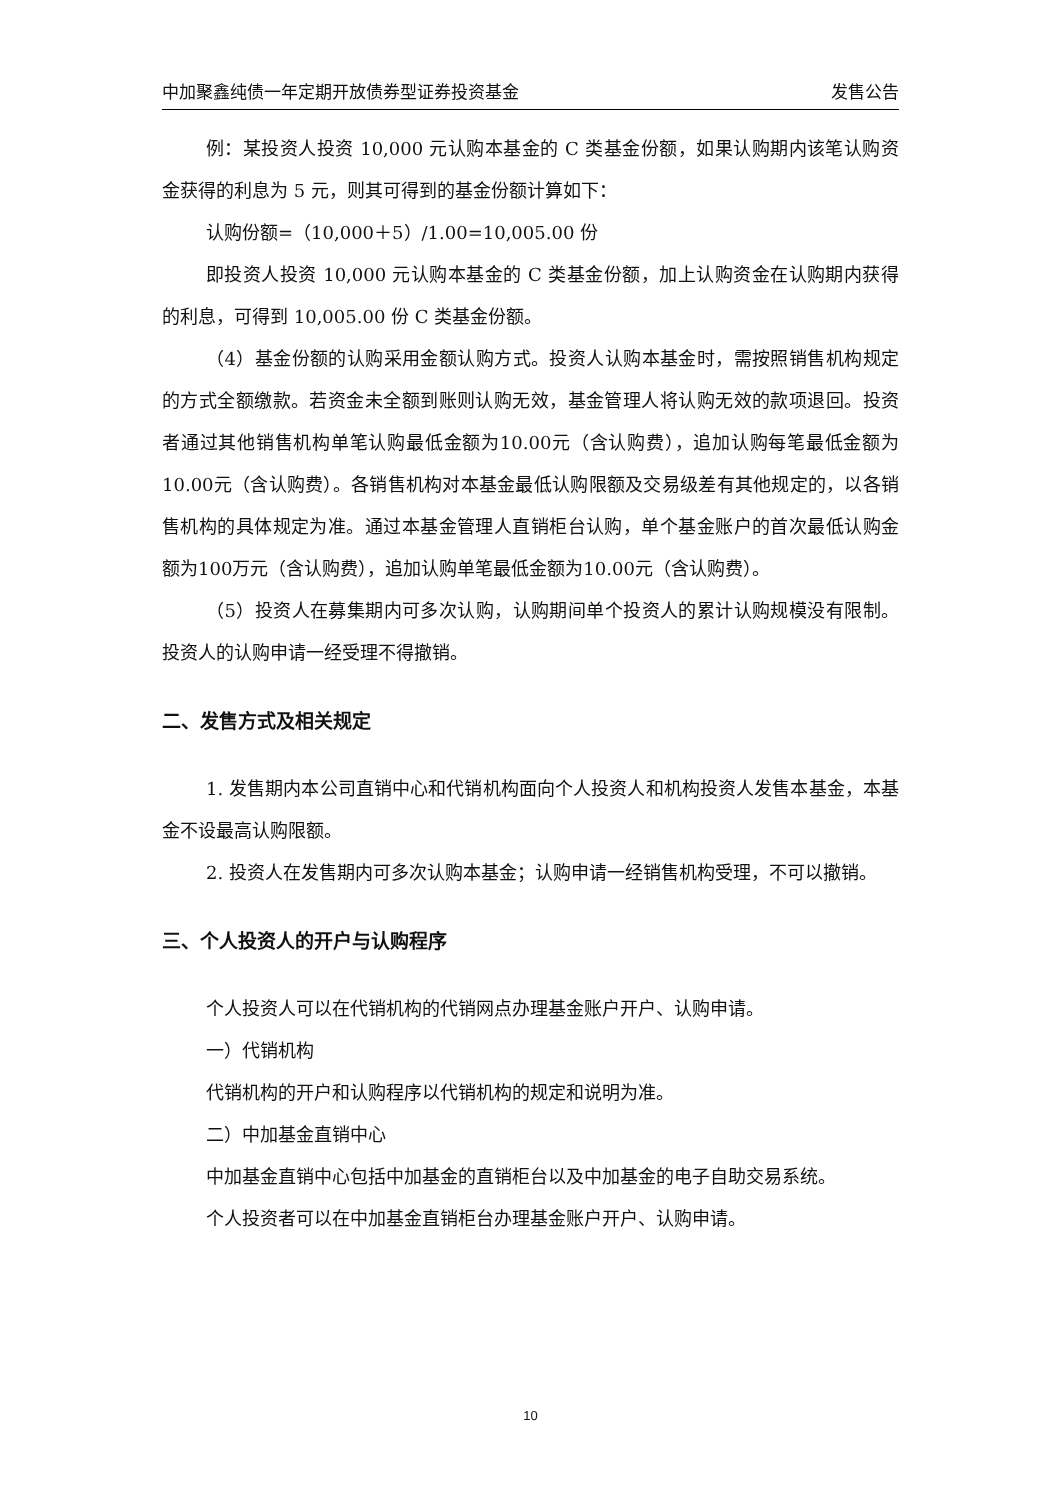中加聚鑫纯债一年定期开放债券型证券投资基金 发售公告
例：某投资人投资 10,000 元认购本基金的 C 类基金份额，如果认购期内该笔认购资金获得的利息为 5 元，则其可得到的基金份额计算如下：
认购份额=（10,000＋5）/1.00=10,005.00 份
即投资人投资 10,000 元认购本基金的 C 类基金份额，加上认购资金在认购期内获得的利息，可得到 10,005.00 份 C 类基金份额。
（4）基金份额的认购采用金额认购方式。投资人认购本基金时，需按照销售机构规定的方式全额缴款。若资金未全额到账则认购无效，基金管理人将认购无效的款项退回。投资者通过其他销售机构单笔认购最低金额为10.00元（含认购费），追加认购每笔最低金额为10.00元（含认购费）。各销售机构对本基金最低认购限额及交易级差有其他规定的，以各销售机构的具体规定为准。通过本基金管理人直销柜台认购，单个基金账户的首次最低认购金额为100万元（含认购费），追加认购单笔最低金额为10.00元（含认购费）。
（5）投资人在募集期内可多次认购，认购期间单个投资人的累计认购规模没有限制。投资人的认购申请一经受理不得撤销。
二、发售方式及相关规定
1. 发售期内本公司直销中心和代销机构面向个人投资人和机构投资人发售本基金，本基金不设最高认购限额。
2. 投资人在发售期内可多次认购本基金；认购申请一经销售机构受理，不可以撤销。
三、个人投资人的开户与认购程序
个人投资人可以在代销机构的代销网点办理基金账户开户、认购申请。
一）代销机构
代销机构的开户和认购程序以代销机构的规定和说明为准。
二）中加基金直销中心
中加基金直销中心包括中加基金的直销柜台以及中加基金的电子自助交易系统。
个人投资者可以在中加基金直销柜台办理基金账户开户、认购申请。
10